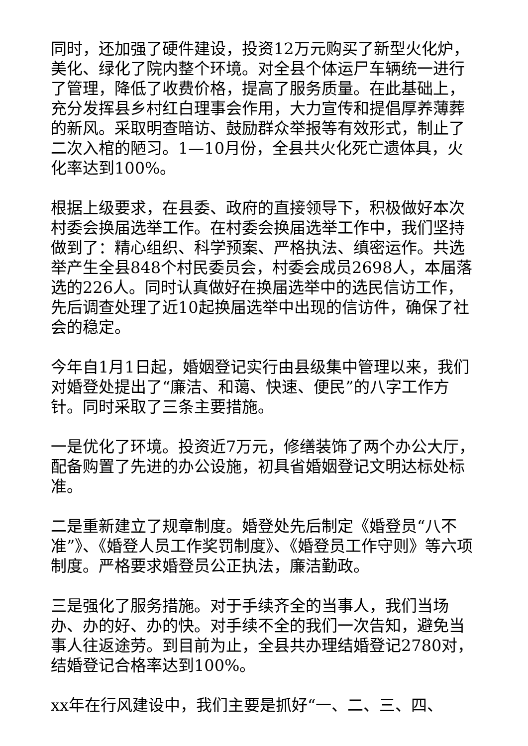同时，还加强了硬件建设，投资12万元购买了新型火化炉，美化、绿化了院内整个环境。对全县个体运尸车辆统一进行了管理，降低了收费价格，提高了服务质量。在此基础上，充分发挥县乡村红白理事会作用，大力宣传和提倡厚养薄葬的新风。采取明查暗访、鼓励群众举报等有效形式，制止了二次入棺的陋习。1—10月份，全县共火化死亡遗体具，火化率达到100%。
根据上级要求，在县委、政府的直接领导下，积极做好本次村委会换届选举工作。在村委会换届选举工作中，我们坚持做到了：精心组织、科学预案、严格执法、缜密运作。共选举产生全县848个村民委员会，村委会成员2698人，本届落选的226人。同时认真做好在换届选举中的选民信访工作，先后调查处理了近10起换届选举中出现的信访件，确保了社会的稳定。
今年自1月1日起，婚姻登记实行由县级集中管理以来，我们对婚登处提出了“廉洁、和蔼、快速、便民”的八字工作方针。同时采取了三条主要措施。
一是优化了环境。投资近7万元，修缮装饰了两个办公大厅，配备购置了先进的办公设施，初具省婚姻登记文明达标处标准。
二是重新建立了规章制度。婚登处先后制定《婚登员“八不准”》、《婚登人员工作奖罚制度》、《婚登员工作守则》等六项制度。严格要求婚登员公正执法，廉洁勤政。
三是强化了服务措施。对于手续齐全的当事人，我们当场办、办的好、办的快。对手续不全的我们一次告知，避免当事人往返途劳。到目前为止，全县共办理结婚登记2780对，结婚登记合格率达到100%。
xx年在行风建设中，我们主要是抓好“一、二、三、四、